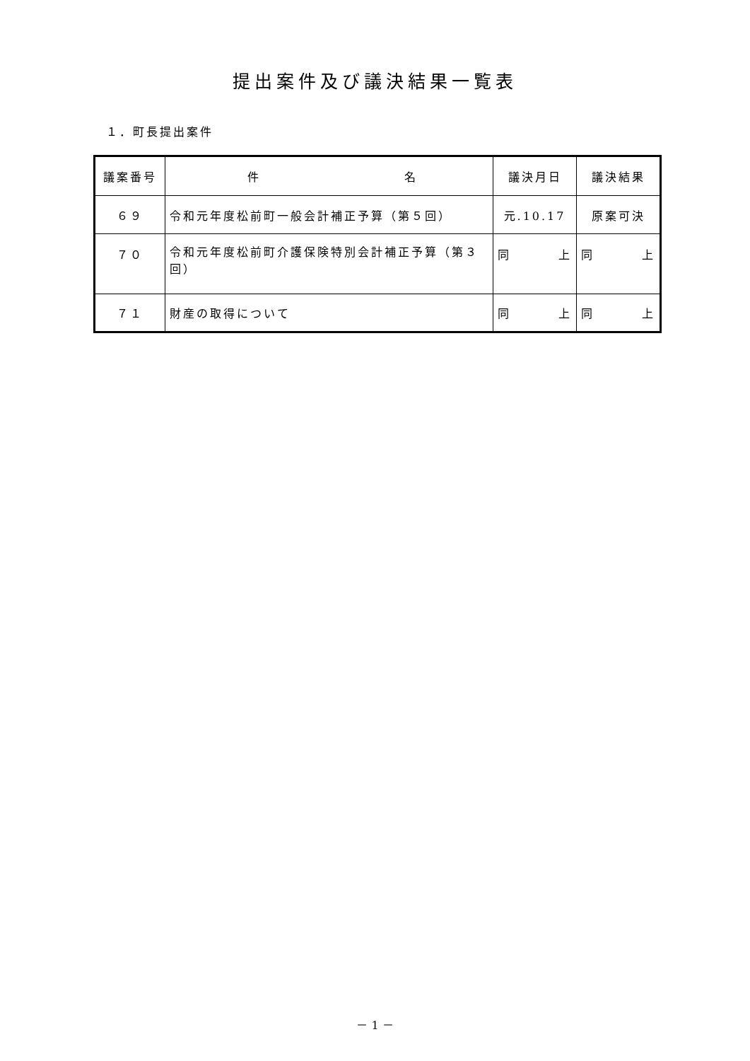提出案件及び議決結果一覧表
１．町長提出案件
| 議案番号 | 件 名 | 議決月日 | 議決結果 |
| --- | --- | --- | --- |
| ６９ | 令和元年度松前町一般会計補正予算（第５回） | 元.10.17 | 原案可決 |
| ７０ | 令和元年度松前町介護保険特別会計補正予算（第３回） | 同 上 | 同 上 |
| ７１ | 財産の取得について | 同 上 | 同 上 |
－ 1 －